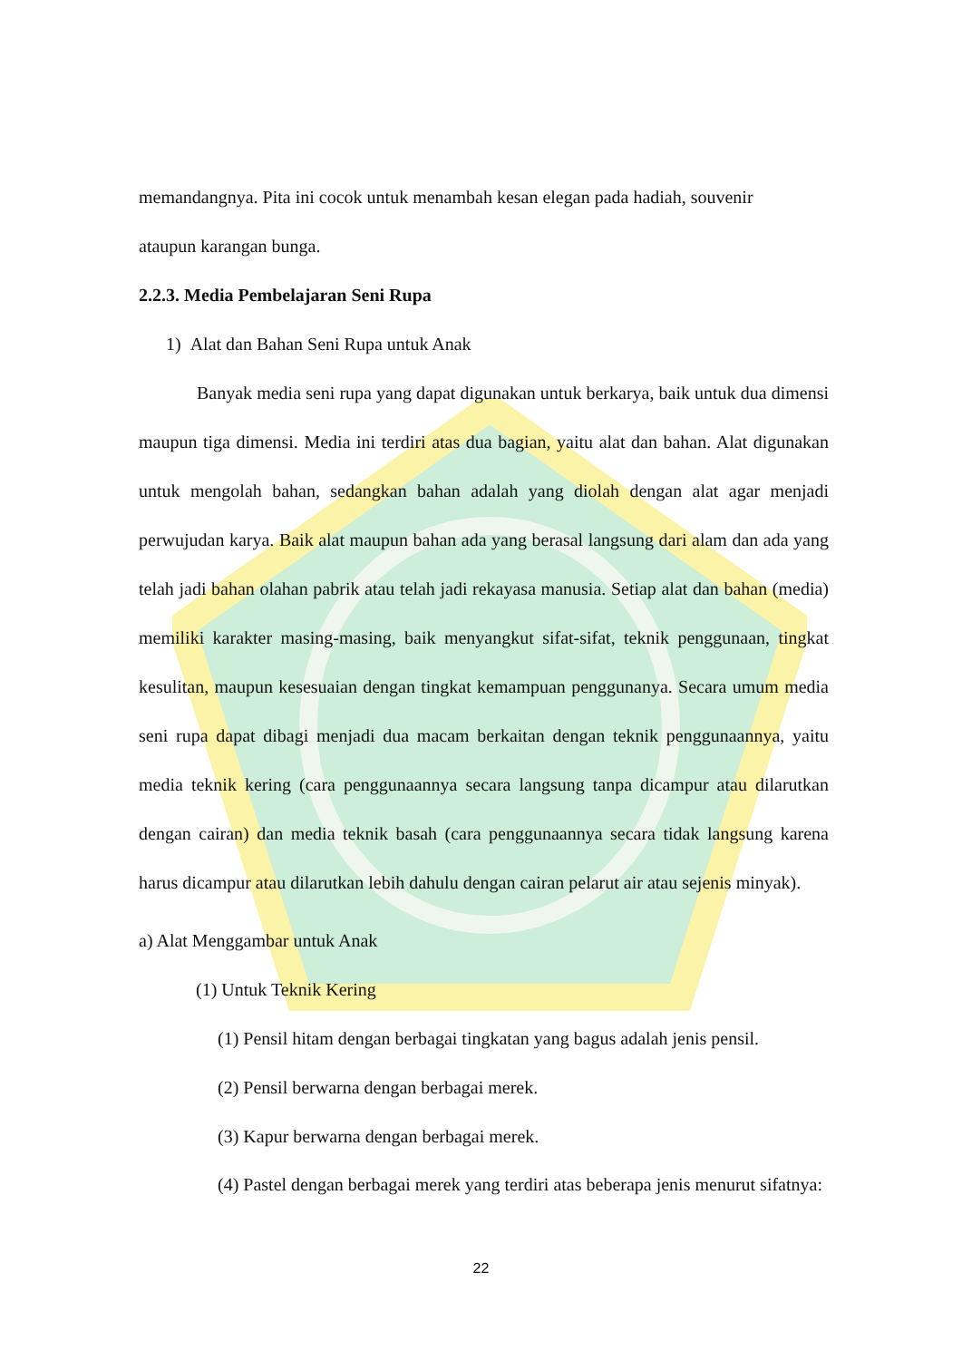memandangnya. Pita ini cocok untuk menambah kesan elegan pada hadiah, souvenir
ataupun karangan bunga.
2.2.3. Media Pembelajaran Seni Rupa
1) Alat dan Bahan Seni Rupa untuk Anak
Banyak media seni rupa yang dapat digunakan untuk berkarya, baik untuk dua dimensi maupun tiga dimensi. Media ini terdiri atas dua bagian, yaitu alat dan bahan. Alat digunakan untuk mengolah bahan, sedangkan bahan adalah yang diolah dengan alat agar menjadi perwujudan karya. Baik alat maupun bahan ada yang berasal langsung dari alam dan ada yang telah jadi bahan olahan pabrik atau telah jadi rekayasa manusia. Setiap alat dan bahan (media) memiliki karakter masing-masing, baik menyangkut sifat-sifat, teknik penggunaan, tingkat kesulitan, maupun kesesuaian dengan tingkat kemampuan penggunanya. Secara umum media seni rupa dapat dibagi menjadi dua macam berkaitan dengan teknik penggunaannya, yaitu media teknik kering (cara penggunaannya secara langsung tanpa dicampur atau dilarutkan dengan cairan) dan media teknik basah (cara penggunaannya secara tidak langsung karena harus dicampur atau dilarutkan lebih dahulu dengan cairan pelarut air atau sejenis minyak).
a) Alat Menggambar untuk Anak
(1) Untuk Teknik Kering
(1) Pensil hitam dengan berbagai tingkatan yang bagus adalah jenis pensil.
(2) Pensil berwarna dengan berbagai merek.
(3) Kapur berwarna dengan berbagai merek.
(4) Pastel dengan berbagai merek yang terdiri atas beberapa jenis menurut sifatnya:
22